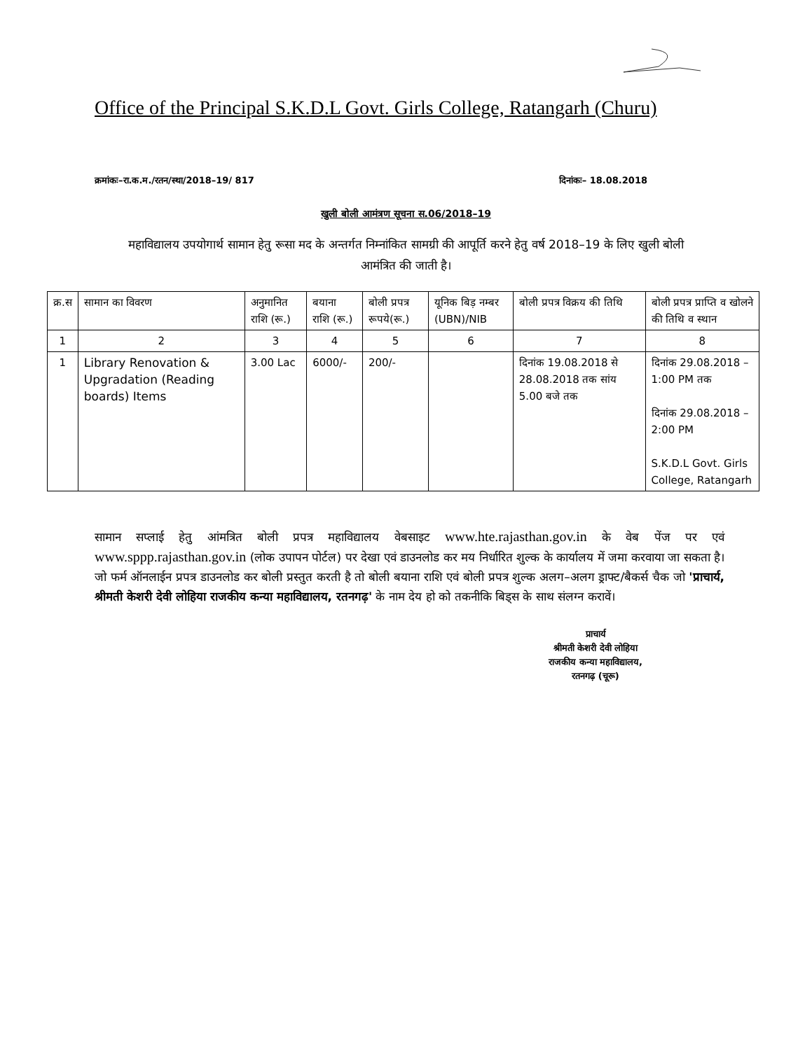Office of the Principal S.K.D.L Govt. Girls College, Ratangarh (Churu)
क्रमांकः–रा.क.म./रतन/स्था/2018–19/ 817 दिनांकः– 18.08.2018
खुली बोली आमंत्रण सूचना स.06/2018–19
महाविद्यालय उपयोगार्थ सामान हेतु रूसा मद के अन्तर्गत निम्नांकित सामग्री की आपूर्ति करने हेतु वर्ष 2018–19 के लिए खुली बोली आमंत्रित की जाती है।
| क्र.स | सामान का विवरण | अनुमानित राशि (रू.) | बयाना राशि (रू.) | बोली प्रपत्र रूपये(रू.) | यूनिक बिड़ नम्बर (UBN)/NIB | बोली प्रपत्र विक्रय की तिथि | बोली प्रपत्र प्राप्ति व खोलने की तिथि व स्थान |
| 1 | 2 | 3 | 4 | 5 | 6 | 7 | 8 |
| 1 | Library Renovation & Upgradation (Reading boards) Items | 3.00 Lac | 6000/- | 200/- | | दिनांक 19.08.2018 से 28.08.2018 तक सांय 5.00 बजे तक | दिनांक 29.08.2018 – 1:00 PM तक दिनांक 29.08.2018 – 2:00 PM S.K.D.L Govt. Girls College, Ratangarh |
सामान सप्लाई हेतु आंमत्रित बोली प्रपत्र महाविद्यालय वेबसाइट www.hte.rajasthan.gov.in के वेब पेंज पर एवं www.sppp.rajasthan.gov.in (लोक उपापन पोर्टल) पर देखा एवं डाउनलोड कर मय निर्धारित शुल्क के कार्यालय में जमा करवाया जा सकता है। जो फर्म ऑनलाईन प्रपत्र डाउनलोड कर बोली प्रस्तुत करती है तो बोली बयाना राशि एवं बोली प्रपत्र शुल्क अलग–अलग ड्राफ्ट/बैकर्स चैक जो 'प्राचार्य, श्रीमती केशरी देवी लोहिया राजकीय कन्या महाविद्यालय, रतनगढ़' के नाम देय हो को तकनीकि बिड्स के साथ संलग्न करावें।
प्राचार्य
श्रीमती केशरी देवी लोहिया
राजकीय कन्या महाविद्यालय,
रतनगढ़ (चूरू)